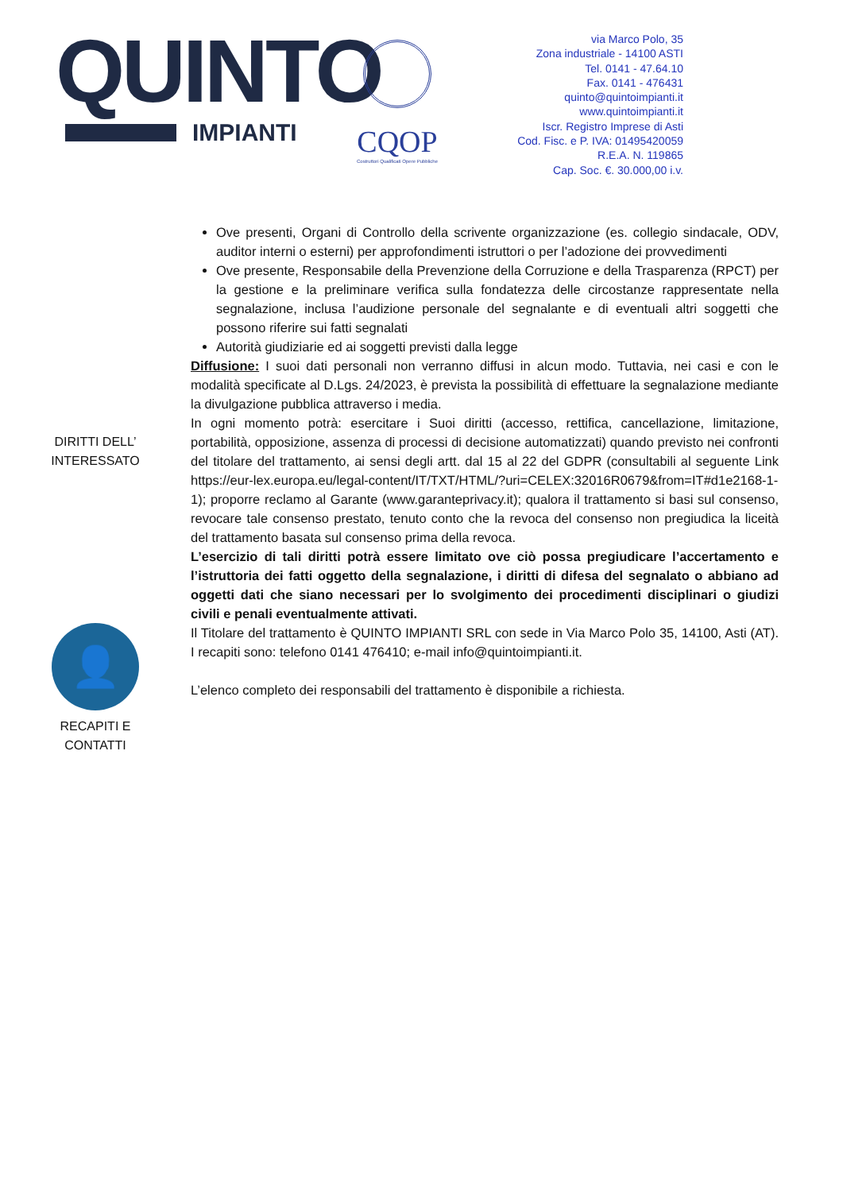QUINTO
IMPIANTI
CQOP
Costruttori Qualificati Opere Pubbliche
via Marco Polo, 35
Zona industriale - 14100 ASTI
Tel. 0141 - 47.64.10
Fax. 0141 - 476431
quinto@quintoimpianti.it
www.quintoimpianti.it
Iscr. Registro Imprese di Asti
Cod. Fisc. e P. IVA: 01495420059
R.E.A. N. 119865
Cap. Soc. €. 30.000,00 i.v.
Ove presenti, Organi di Controllo della scrivente organizzazione (es. collegio sindacale, ODV, auditor interni o esterni) per approfondimenti istruttori o per l’adozione dei provvedimenti
Ove presente, Responsabile della Prevenzione della Corruzione e della Trasparenza (RPCT) per la gestione e la preliminare verifica sulla fondatezza delle circostanze rappresentate nella segnalazione, inclusa l’audizione personale del segnalante e di eventuali altri soggetti che possono riferire sui fatti segnalati
Autorità giudiziarie ed ai soggetti previsti dalla legge
Diffusione: I suoi dati personali non verranno diffusi in alcun modo. Tuttavia, nei casi e con le modalità specificate al D.Lgs. 24/2023, è prevista la possibilità di effettuare la segnalazione mediante la divulgazione pubblica attraverso i media.
DIRITTI DELL’
INTERESSATO
In ogni momento potrà: esercitare i Suoi diritti (accesso, rettifica, cancellazione, limitazione, portabilità, opposizione, assenza di processi di decisione automatizzati) quando previsto nei confronti del titolare del trattamento, ai sensi degli artt. dal 15 al 22 del GDPR (consultabili al seguente Link https://eur-lex.europa.eu/legal-content/IT/TXT/HTML/?uri=CELEX:32016R0679&from=IT#d1e2168-1-1); proporre reclamo al Garante (www.garanteprivacy.it); qualora il trattamento si basi sul consenso, revocare tale consenso prestato, tenuto conto che la revoca del consenso non pregiudica la liceità del trattamento basata sul consenso prima della revoca.
L’esercizio di tali diritti potrà essere limitato ove ciò possa pregiudicare l’accertamento e l’istruttoria dei fatti oggetto della segnalazione, i diritti di difesa del segnalato o abbiano ad oggetti dati che siano necessari per lo svolgimento dei procedimenti disciplinari o giudizi civili e penali eventualmente attivati.
👤
RECAPITI E
CONTATTI
Il Titolare del trattamento è QUINTO IMPIANTI SRL con sede in Via Marco Polo 35, 14100, Asti (AT). I recapiti sono: telefono 0141 476410; e-mail info@quintoimpianti.it.
L’elenco completo dei responsabili del trattamento è disponibile a richiesta.